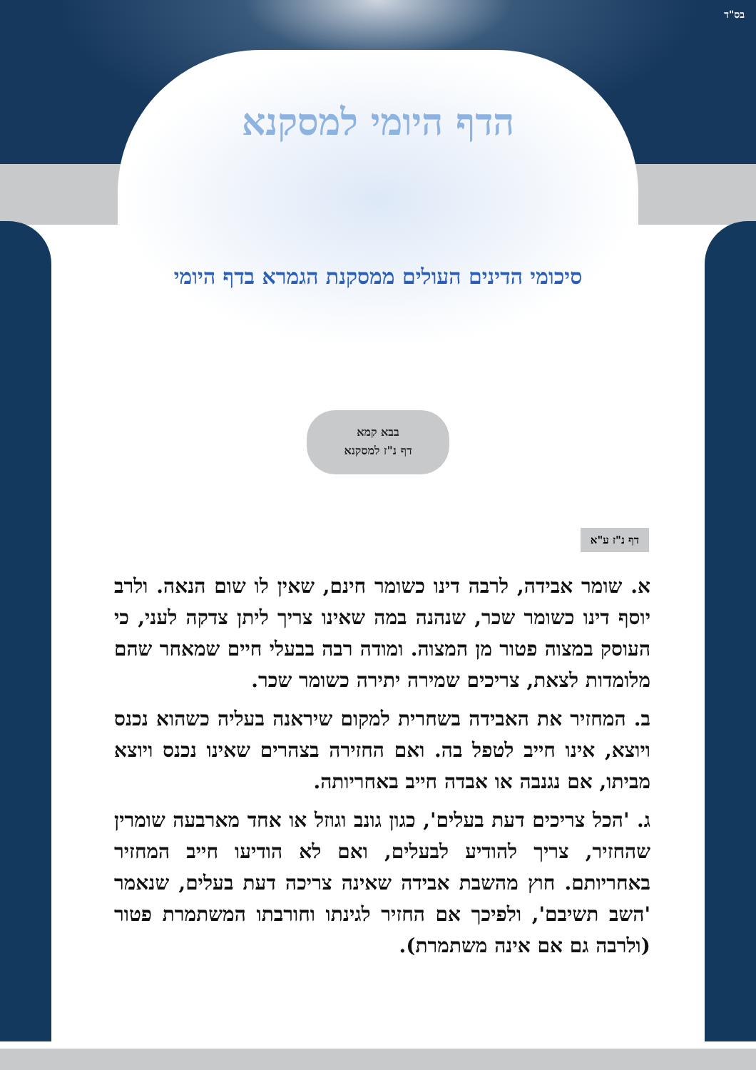בס"ד
הדף היומי למסקנא
סיכומי הדינים העולים ממסקנת הגמרא בדף היומי
בבא קמא
דף נ"ז למסקנא
דף נ"ז ע"א
א. שומר אבידה, לרבה דינו כשומר חינם, שאין לו שום הנאה. ולרב יוסף דינו כשומר שכר, שנהנה במה שאינו צריך ליתן צדקה לעני, כי העוסק במצוה פטור מן המצוה. ומודה רבה בבעלי חיים שמאחר שהם מלומדות לצאת, צריכים שמירה יתירה כשומר שכר.
ב. המחזיר את האבידה בשחרית למקום שיראנה בעליה כשהוא נכנס ויוצא, אינו חייב לטפל בה. ואם החזירה בצהרים שאינו נכנס ויוצא מביתו, אם נגנבה או אבדה חייב באחריותה.
ג. 'הכל צריכים דעת בעלים', כגון גונב וגוזל או אחד מארבעה שומרין שהחזיר, צריך להודיע לבעלים, ואם לא הודיעו חייב המחזיר באחריותם. חוץ מהשבת אבידה שאינה צריכה דעת בעלים, שנאמר 'השב תשיבם', ולפיכך אם החזיר לגינתו וחורבתו המשתמרת פטור (ולרבה גם אם אינה משתמרת).